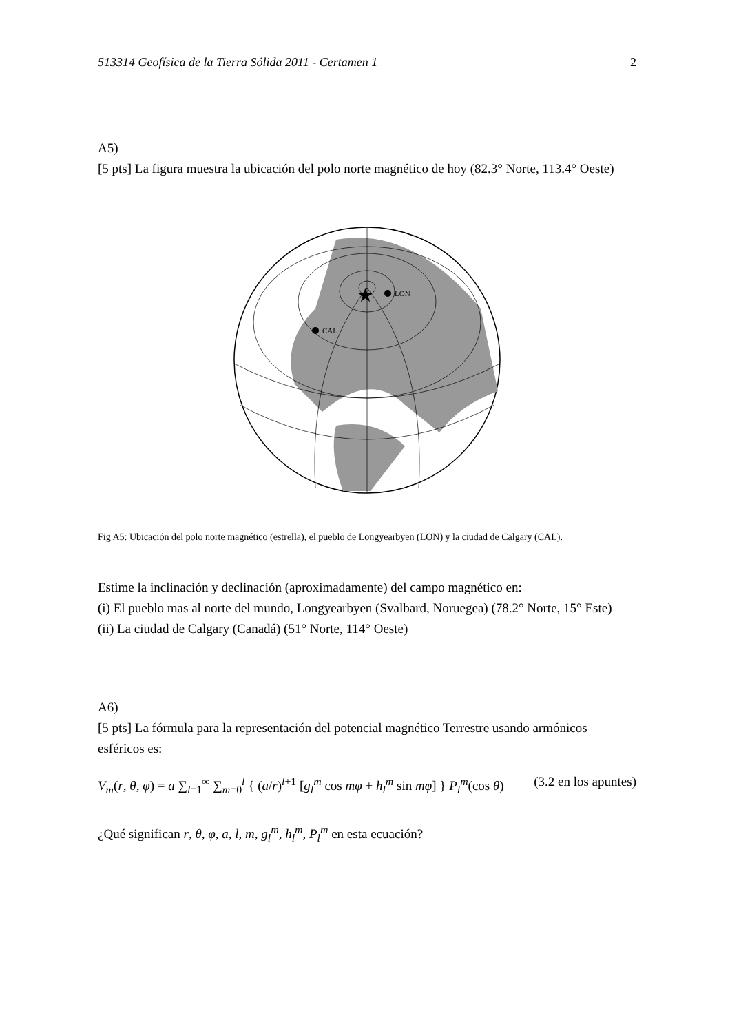513314 Geofísica de la Tierra Sólida 2011 - Certamen 1 2
A5)
[5 pts] La figura muestra la ubicación del polo norte magnético de hoy (82.3° Norte, 113.4° Oeste)
★
LON
CAL
Fig A5: Ubicación del polo norte magnético (estrella), el pueblo de Longyearbyen (LON) y la ciudad de Calgary (CAL).
Estime la inclinación y declinación (aproximadamente) del campo magnético en:
(i) El pueblo mas al norte del mundo, Longyearbyen (Svalbard, Noruegea) (78.2° Norte, 15° Este)
(ii) La ciudad de Calgary (Canadá) (51° Norte, 114° Oeste)
A6)
[5 pts] La fórmula para la representación del potencial magnético Terrestre usando armónicos esféricos es:
V<sub>m</sub>(r, θ, φ) = a ∑<sub>l=1</sub><sup>∞</sup> ∑<sub>m=0</sub><sup>l</sup> { (a/r)<sup>l+1</sup> [g<sub>l</sub><sup>m</sup> cos mφ + h<sub>l</sub><sup>m</sup> sin mφ] } P<sub>l</sub><sup>m</sup>(cos θ) (3.2 en los apuntes)
¿Qué significan r, θ, φ, a, l, m, g<sub>l</sub><sup>m</sup>, h<sub>l</sub><sup>m</sup>, P<sub>l</sub><sup>m</sup> en esta ecuación?